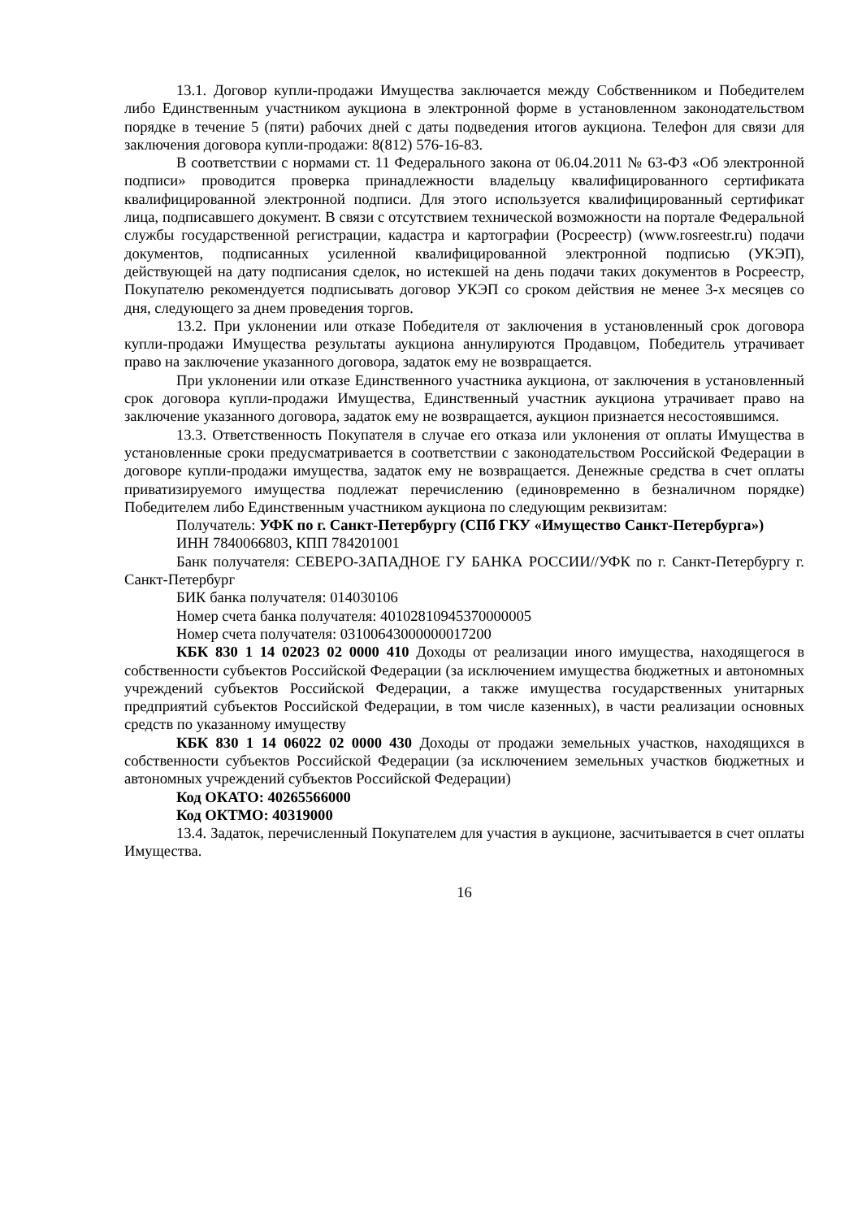13.1. Договор купли-продажи Имущества заключается между Собственником и Победителем либо Единственным участником аукциона в электронной форме в установленном законодательством порядке в течение 5 (пяти) рабочих дней с даты подведения итогов аукциона. Телефон для связи для заключения договора купли-продажи: 8(812) 576-16-83.
В соответствии с нормами ст. 11 Федерального закона от 06.04.2011 № 63-ФЗ «Об электронной подписи» проводится проверка принадлежности владельцу квалифицированного сертификата квалифицированной электронной подписи. Для этого используется квалифицированный сертификат лица, подписавшего документ. В связи с отсутствием технической возможности на портале Федеральной службы государственной регистрации, кадастра и картографии (Росреестр) (www.rosreestr.ru) подачи документов, подписанных усиленной квалифицированной электронной подписью (УКЭП), действующей на дату подписания сделок, но истекшей на день подачи таких документов в Росреестр, Покупателю рекомендуется подписывать договор УКЭП со сроком действия не менее 3-х месяцев со дня, следующего за днем проведения торгов.
13.2. При уклонении или отказе Победителя от заключения в установленный срок договора купли-продажи Имущества результаты аукциона аннулируются Продавцом, Победитель утрачивает право на заключение указанного договора, задаток ему не возвращается.
При уклонении или отказе Единственного участника аукциона, от заключения в установленный срок договора купли-продажи Имущества, Единственный участник аукциона утрачивает право на заключение указанного договора, задаток ему не возвращается, аукцион признается несостоявшимся.
13.3. Ответственность Покупателя в случае его отказа или уклонения от оплаты Имущества в установленные сроки предусматривается в соответствии с законодательством Российской Федерации в договоре купли-продажи имущества, задаток ему не возвращается. Денежные средства в счет оплаты приватизируемого имущества подлежат перечислению (единовременно в безналичном порядке) Победителем либо Единственным участником аукциона по следующим реквизитам:
Получатель: УФК по г. Санкт-Петербургу (СПб ГКУ «Имущество Санкт-Петербурга»)
ИНН 7840066803, КПП 784201001
Банк получателя: СЕВЕРО-ЗАПАДНОЕ ГУ БАНКА РОССИИ//УФК по г. Санкт-Петербургу г. Санкт-Петербург
БИК банка получателя: 014030106
Номер счета банка получателя: 40102810945370000005
Номер счета получателя: 03100643000000017200
КБК 830 1 14 02023 02 0000 410 Доходы от реализации иного имущества, находящегося в собственности субъектов Российской Федерации (за исключением имущества бюджетных и автономных учреждений субъектов Российской Федерации, а также имущества государственных унитарных предприятий субъектов Российской Федерации, в том числе казенных), в части реализации основных средств по указанному имуществу
КБК 830 1 14 06022 02 0000 430 Доходы от продажи земельных участков, находящихся в собственности субъектов Российской Федерации (за исключением земельных участков бюджетных и автономных учреждений субъектов Российской Федерации)
Код ОКАТО: 40265566000
Код ОКТМО: 40319000
13.4. Задаток, перечисленный Покупателем для участия в аукционе, засчитывается в счет оплаты Имущества.
16